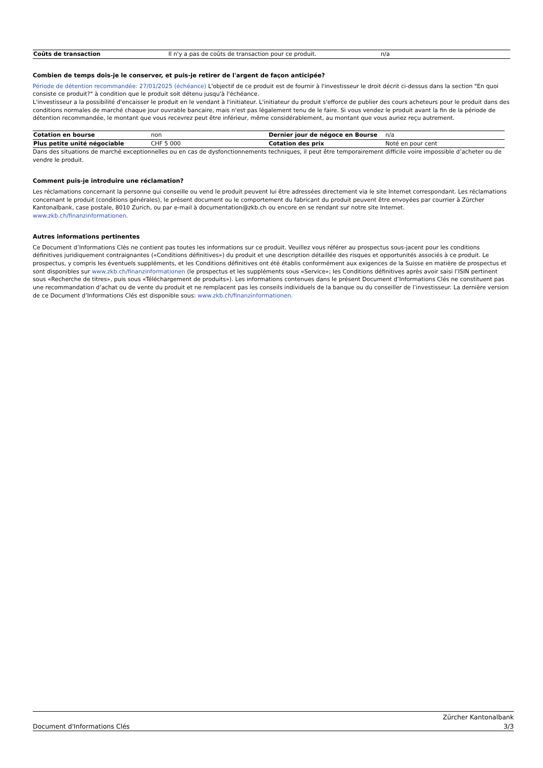| Coûts de transaction | Il n'y a pas de coûts de transaction pour ce produit. | n/a |
Combien de temps dois-je le conserver, et puis-je retirer de l'argent de façon anticipée?
Période de détention recommandée: 27/01/2025 (échéance) L'objectif de ce produit est de fournir à l'investisseur le droit décrit ci-dessus dans la section "En quoi consiste ce produit?" à condition que le produit soit détenu jusqu'à l'échéance.
L'investisseur a la possibilité d'encaisser le produit en le vendant à l'initiateur. L'initiateur du produit s'efforce de publier des cours acheteurs pour le produit dans des conditions normales de marché chaque jour ouvrable bancaire, mais n'est pas légalement tenu de le faire. Si vous vendez le produit avant la fin de la période de détention recommandée, le montant que vous recevrez peut être inférieur, même considérablement, au montant que vous auriez reçu autrement.
| Cotation en bourse | non | Dernier jour de négoce en Bourse | n/a |
| Plus petite unité négociable | CHF 5 000 | Cotation des prix | Noté en pour cent |
Dans des situations de marché exceptionnelles ou en cas de dysfonctionnements techniques, il peut être temporairement difficile voire impossible d’acheter ou de vendre le produit.
Comment puis-je introduire une réclamation?
Les réclamations concernant la personne qui conseille ou vend le produit peuvent lui être adressées directement via le site Internet correspondant. Les réclamations concernant le produit (conditions générales), le présent document ou le comportement du fabricant du produit peuvent être envoyées par courrier à Zürcher Kantonalbank, case postale, 8010 Zurich, ou par e-mail à documentation@zkb.ch ou encore en se rendant sur notre site Internet.
www.zkb.ch/finanzinformationen.
Autres informations pertinentes
Ce Document d’Informations Clés ne contient pas toutes les informations sur ce produit. Veuillez vous référer au prospectus sous-jacent pour les conditions définitives juridiquement contraignantes («Conditions définitives») du produit et une description détaillée des risques et opportunités associés à ce produit. Le prospectus, y compris les éventuels suppléments, et les Conditions définitives ont été établis conformément aux exigences de la Suisse en matière de prospectus et sont disponibles sur www.zkb.ch/finanzinformationen (le prospectus et les suppléments sous «Service»; les Conditions définitives après avoir saisi l’ISIN pertinent sous «Recherche de titres», puis sous «Téléchargement de produits»). Les informations contenues dans le présent Document d’Informations Clés ne constituent pas une recommandation d’achat ou de vente du produit et ne remplacent pas les conseils individuels de la banque ou du conseiller de l’investisseur. La dernière version de ce Document d’Informations Clés est disponible sous: www.zkb.ch/finanzinformationen.
Document d'Informations Clés Zürcher Kantonalbank
3/3